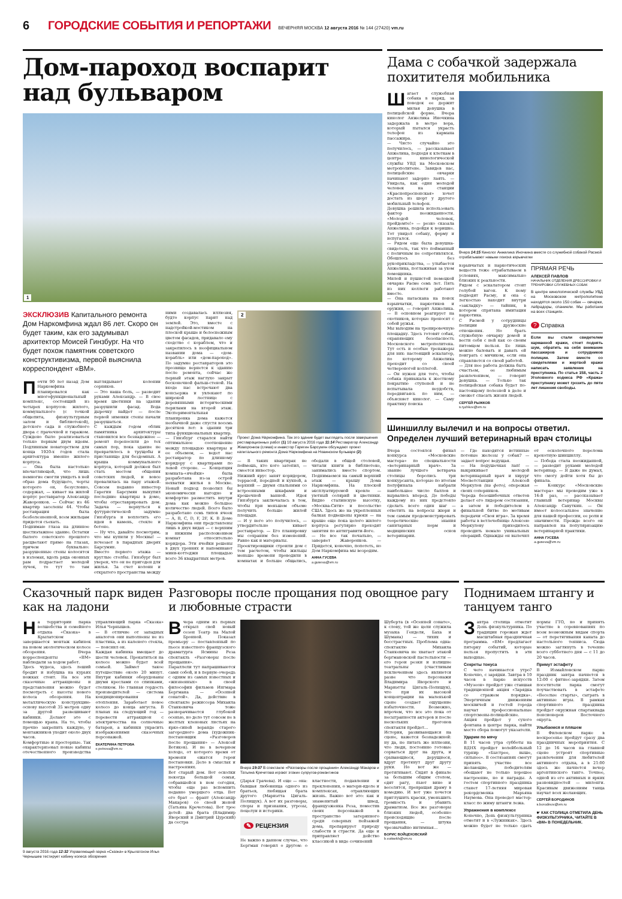6 ГОРОДСКИЕ СОБЫТИЯ И РЕПОРТАЖИ ВЕЧЕРНЯЯ МОСКВА 12 августа 2016 № 144 (27420) vm.ru
Дом-пароход воспарит над бульваром
1
ЭКСКЛЮЗИВ Капитального ремонта Дом Наркомфина ждал 86 лет. Скоро он будет таким, как его задумывал архитектор Моисей Гинзбург. На что будет похож памятник советского конструктивизма, первой выяснила корреспондент «ВМ».
Почти 90 лет назад Дом Наркомфина планировался как многофункциональный комплекс, состоящий из четырех корпусов: жилого, коммунального (с точкой общепита, физкультурным залом и библиотекой), детского сада и служебного двора с прачечной и гаражом. Суждено было реализоваться только первым двум идеям. Подлинным новаторством для конца 1920-х годов стала архитектура именно жилого корпуса.
— Она была настолько впечатляющей, что лишь немногие смогли увидеть в ней образ дома будущего, черты которого он, безусловно, содержал, — кивает на жилой корпус реставратор Александр Жаворонков. — Сейчас из 46 квартир заселены 44. Чтобы реставрация была безболезненной, всем жильцам придется съехать.
Поднимаю глаза на длинное шестиэтажное здание. Остатки былого советского прошлого расцветают прямо на глазах, причем буквально: разрушенные стены колосятся в изломах, вдоль ряда оконных рам подрастает молодой лучок, то тут то там выглядывают колонии сорняков.
— Это наша боль, — разводит руками Александр. — В свое время цветники на здании разрушили фасад. Вода дырочку найдет — после первой зимовки стены начали разрушаться.
С каждым годом облик памятника архитектуры становился все безнадежнее — ремонт переносили до тех самых пор, пока здание не превратилось в трущобы и пристанище для бездомных. А крыша коммунального корпуса, который должен был стать местом общения советских людей, и вовсе провалилась на пару этажей. Совсем недавно инвестор Гарегин Барсумян выкупил последние квартиры в доме, чтобы отреставрировать дом. Задача — вернуться к футуристической задумке Гинзбурга и воплотить его идеи в камень, стекле и бетоне.
— Ну что, давайте посмотрим, что мы купили у Москвы! — исчезает в парадных дверях Барсумян.
Вместо первого этажа — круглые столбы. Гинзбург был уверен, что он не пригоден для жилья. За счет колонн и открытого пространства между
ними создавалась иллюзия, будто корпус парит над землей. Это, вместе с надстройкой-мостиком на плоской крыше и белоснежным цветом фасадов, придавало ему сходство с кораблем, что и закрепилось в неофициальном названии дома — «дом-корабль» или «дом-пароход». По задумке реставраторов это прозвище вернется к зданию после ремонта, сейчас же первый этаж наглухо закрыт бесконечной фальш-стеной. На входе нас встречают два консьержа и увлекают по широкой лестнице с деревянными историческими перилами на второй этаж. Экспериментальная планировка дома кажется необычной даже спустя восемь десятков лет: в здании три типа функциональных квартир.
— Гинзбург старался найти оптимальное соотношение между площадью квартиры и ее объемом, — ведет нас реставратор по длинному коридору с квартирами по левой стороне. — Концепция комната-«ячейки» была разработана из-за острой нехватки жилья в Москве. Новый подход позволил бы экономически выгодно и комфортно разместить внутри дома как можно большее количество людей. Всего было разработано семь типов ячеек — A, B, C, D, F, 2F, K. В Доме Наркомфина они представлены лишь в двух видах — с верхним и нижним расположением комнат относительно коридора. Эти ячейки решены в двух уровнях и напоминают мини-коттеджи площадью всего 36 квадратных метров.
2
Проект Дома Наркомфина. Так это здание будет выглядеть после завершения реставрационных работ (1) 10 августа 2016 года 11:14 Реставратор Александр Жаворонков (слева) и инвестор Гарегин Барсумян обсуждают проект капитального ремонта Дома Наркомфина на Новинском бульваре (2)
— В таких квартирах не поймешь, кто кого затопил, — смеется инвестор.
Нижний ярус занят коридором, террасой, передней и кухней, а верхний — двумя спальнями со встроенными шкафами и крошечной ванной. Идея Гинзбурга заключалась в том, чтобы при меньшем объеме получить больше жилой площади.
— И у него это получилось, — утвердительно кивает реставратор. — Его планировку мы сохраним без изменений. Равно как и материалы.
Проектировщики строили дом с тем расчетом, чтобы жильцы меньше времени проводили в комнатах и больше общались, обедали в общей столовой, читали книги в библиотеке, занимались вместе спортом. Поднимаемся на самый верхний этаж — крышу Дома Наркомфина. На плоской эксплуатируемой кровле — уютный солярий и цветники. Видно сталинскую высотку, «Москва-Сити» и посольство США. Здесь же на укрепленных балках подвешены крюки — на крыше еще пока целого жилого корпуса регулярно проходят занятия по антигравити-йоге.
— Не все так печально, — заверяет Жаворонков. — Придется, конечно, попотеть, но Дом Наркомфина мы возродим.
АННА ГУСЕВА
a.guseva@vm.ru
Дама с собачкой задержала похитителя мобильника
Шагает служебная собака в наряд, за поводок ее держит милая девушка в полицейской форме. Вчера кинолог Анжелика Иночкина задержала в метро вора, который пытался украсть телефон из кармана пассажира.
— Чисто случайно это получилось, — рассказывает Анжелика, подходя к клеткам в центре кинологической службы УВД на Московском метрополитене. Завидев нас, полицейские овчарки начинают задорно лаять. — Увидела, как один молодой человек на станции «Краснопресненская» хочет достать из шорт у другого мобильный телефон.
Девушка решила использовать фактор неожиданности. «Молодой человек, пройдемте!» — резко сказала Анжелика, подойдя к воришке. Тот увидел собаку, форму и испугался.
— Рядом еще была девушка-свидетель, так что пойманный с поличным не сопротивлялся. Обошлось без рукоприкладства, — улыбается Анжелика, поглаживая за ухом помощника.
Милой и пушистой немецкой овчарке Расме семь лет. Пять из них коллеги работают вместе.
— Она натаскана на поиск взрывчатки, наркотиков и оружия, — говорит Анжелика. — В основном реагирует на охотников, которые проносят с собой ружья.
Мы выходим на тренировочную площадку. Здесь готовят собак, охраняющих безопасность Московского метрополитена. Тут есть и особые тренажеры для них: настоящий эскалатор, по которому Анжелика проходит со своей четвероногой коллегой.
— Он нужен для того, чтобы собака привыкала к жесткому покрытию ступеней и не испытывала неудобств, передвигаясь по ним, — объясняет кинолог. — Саму практику поиска
Вчера 14:15 Кинолог Анжелика Иночкина вместе со служебной собакой Расмой отрабатывают навыки поиска взрывчатки
взрывчатых и наркотических веществ тоже отрабатываем в условиях, максимально близких к реальности.
Рядом с эскалатором стоит голубой вагон. К нему подводят Расму, и она с легкостью находит внутри «закладку» — тайник, в котором спрятана имитация наркотика.
С Расмой у сотрудницы полиции дружеские отношения. Но брать служебную овчарку домой и вести себя с ней как со своим питомцем нельзя. Ее лишь можно баловать и давать ей поиграть с мячиком, если она справляется со своей работой.
— Для нее работа должна быть счастьем, ее любимым развлечением, — говорит девушка. — Только так полицейская собака будет по-настоящему полезной в деле и сможет спасать жизни людей.
СЕРГЕЙ РЫЖКОВ
s.ryzhkov@vm.ru
ПРЯМАЯ РЕЧЬ
АЛЕКСЕЙ ПАВЛОВ
НАЧАЛЬНИК ОТДЕЛЕНИЯ ДРЕССИРОВКИ И ТРЕНИРОВКИ СЛУЖЕБНЫХ СОБАК
В центре кинологической службы УВД на Московском метрополитене находятся около 150 собак — овчарки, лабрадоры, спаниели. Мы работаем на всех станциях.
? Справка
Если вы стали свидетелем карманной кражи, стоит поднять шум, обратить на себя внимание пассажиров и сотрудников полиции. Затем вместе со свидетелями и жертвой кражи написать заявление на преступника. По статье 158, часть 2 Уголовного кодекса РФ «Кража» преступнику может грозить до пяти лет лишения свободы.
Шиншиллу вылечил и на вопросы ответил. Определен лучший ветеринарный врач столицы
Вчера состоялся финал конкурса «Московские мастера» по специальности «ветеринарный врач». За звание лучшего ветврача столицы боролись три конкурсанта, которые по итогам полуфинала набрали наибольшее число баллов и вырвались вперед. До победы каждому из них предстояло сделать всего один шаг — ответить на вопросы жюри и тем самым продемонстрировать теоретические знания санитарных норм и медицинских основ ветеринарии.
— Где находятся истинные потовые железы у собак? — задает вопрос ведущая.
— На подушечках лап! — выкрикивает молодой ветеринарный врач и хирург Мосветстанции Алексей Меркулов (на фото), опережая своих соперников.
Череда безошибочных ответов делает его лидером состязания, а затем и победителем в финальной битве по мотивам передачи «Своя игра». За время работы в ветлечебнице Алексею Меркулову приходилось проводить немало уникальных операций. Однажды он вылечил от осколочного перелома крохотную шиншиллу.
— Победа стала неожиданной, — разводит руками молодой ветеринар. — Я даже не думал, что смогу дойти хотя бы до финала.
— Конкурс «Московские мастера» мы проводим уже в 16-й раз, — рассказывает главный ветеринар Москвы Александр Савуткин. — Он имеет колоссальное значение для нашей профессии, ее роли и значимости. Прежде всего он направлен на популяризацию ветеринарной практики.
АННА ГУСЕВА
a.guseva@vm.ru
Сказочный парк виден как на ладони
На территории парка волшебства и семейного отдыха «Сказка» в Крылатском завершается монтаж кабинок на новом экологическом колесе обозрения. Вчера корреспонденты «ВМ» наблюдали за ходом работ.
Здесь чудеса, здесь леший бродит и избушка на курьих ножках стоит. На все эти сказочные аттракционы и представления можно будет посмотреть с высоты нового колеса обозрения. На металлическую конструкцию-основу высотой 35 метров одну за другой развешивают кабинки. Делают это с помощью крана. На то, чтобы прочно закрепить каждую, у монтажников уходит около двух часов.
Комфортные и просторные. Так охарактеризовал новые кабины отечественного производства управляющий парка «Сказка» Илья Чернышев.
— В отличие от западных аналогов они выполнены не из пластика, а из каленого стекла, — пояснил он.
Каждая кабинка вмещает до шести человек. Прокатиться на колесе можно будет всей семьей. Займет такое путешествие около 20 минут. Внутри кабинки оборудованы двумя креслами со спинками, столиком. Но главная гордость производителей — система кондиционирования и отопления. Заработает новое колесо до конца августа. В планах на следующий год — перевести аттракцион с электричества на солнечные батареи, а кабинки украсить изображениями сказочных персонажей.
ЕКАТЕРИНА ПЕТРОВА
e.petrova@vm.ru
9 августа 2016 года 12:32 Управляющий парка «Сказка» в Крылатском Илья Чернышев тестирует кабину колеса обозрения
Разговоры после прощания под овощное рагу и любовные страсти
Вчера одним из первых открыл свой новый сезон Театр на Малой Бронной. Показал премьеру — поставленный по пьесе известного французского драматурга Ясмины Реза спектакль «Разговоры после прощания».
Параллели тут напрашиваются сами собой, и в первую очередь с одним из самых известных и «жизненных» в своей философии фильмов Ингмара Бергмана — «Осенней сонатой». Да, действие в спектакле режиссера Михаила Станкевича тоже разворачивается глубокой осенью, но дело тут совсем не в желтых кленовых листьях на ярко-синей веранде старого загородного дома (художник-постановщик «Разговоров после прощания» — Алексей Вотяков). И не в вечернем холоде, от которого время от времени ежатся герои постановки. Дело в смыслах и настроениях.
Вот старый дом. Вот осколки некогда большой семьи, собравшейся в нем сегодня, чтобы еще раз вспомнить недавно умершего отца. Вот его брат — франт (Александр Макаров) со своей женой (Татьяна Кречетова). Вот трое детей: два брата (Владимир Яворский и Дмитрий Цурский) да сестра
Вчера 19:37 В спектакле «Разговоры после прощания» Александр Макаров и Татьяна Кречетова играют этаких супругов-романтиков
(Дарья Грачева). И еще — она: бывшая любовница одного из братьев, любящая брата другого (Мариэтта Цигаль-Полищук). А вот их разговоры, споры и признания, угрозы, поцелуи и истерики.
✎ РЕЦЕНЗИЯ
Не важно в данном случае, что Бергман говорил о другом: о властности, подавлении и преклонении, о матери-идоле и комплексах, отравляющих жизнь. Важно вот это: как и знаменитый швед, французженка Реза, поместив своих персонажей в пространство затерянного среди северных пейзажей дома, препарирует природу слабости и страсти. Да еще и приправляет действо классикой в виде сочинений
Шуберта (в «Осенней сонате», к слову, той же цели служила музыка Генделя, Баха и Шумана) — тихих и бесстрастных. Проблема одна: спектаклю Михаила Станкевича не хватает этакой бергмановской пастельности — его герои резки и излишне театральны (счастливым исключением здесь являются разве что персонажи Владимира Яворского и Мариэтты Цигаль-Полищук), что при их высокой концентрации на маленькой сцене создает ощущение избыточности. Возможно, впрочем, что все это пока от несыгранности актеров и после нескольких прогонов спектакля пройдет…
История, развивающаяся на сцене, кажется безнадежной: ну да, не питать же иллюзии, что люди, постоянно готовые сорваться друг на друга, и срывающиеся, дерущиеся, вдруг протянут друг другу руки. Но вот же — протягивают. Сидят в финале за большим общим столом, едят рагу, пьют вино и веселятся, превращая драму в комедию. И вот уже хочется приглушить краски, уменьшить громкость и убавить драматизм. Все же разговоры близких людей, особенно происходящие после прощания, — штука чрезвычайно интимная…
БОРИС ВОЙЦЕХОВСКИЙ
b.voitsekh@vm.ru
Поднимаем штангу и танцуем танго
Завтра столица отметит День физкультурника. По традиции горожан ждет масштабная праздничная программа. «ВМ» предлагает пятерку событий, которые нельзя пропустить в эти выходные.
Секреты тонуса
С чего начинается утро? Конечно, с зарядки. Завтра в 10 часов в парке искусств «Музеон» пройдет уже ставшая традиционной акция «Зарядка со стражем порядка». Энергичным движениям москвичей и гостей города научат профессиональные спортсмены-полицейские. Акция пройдет у сухого фонтана в центре парка, найти место сбора помогут указатели.
Ударим по мячу
В 11 часов утра субботы на ВДНХ пройдет волейбольный турнир «Быстрее, выше, сильнее». В состязаниях смогут принять участие все желающие, победителям обещают не только хорошее настроение, но и награды. А гостем спортивного праздника станет 17-летняя мировая рекордсменка Марьяна Наумова. Она проведет мастер-класс по жиму штанги лежа.
Упражнения в комплексе
Конечно, День физкультурника отметят и в «Лужниках». Здесь можно будет не только сдать нормы ГТО, но и принять участие в соревнованиях по всем возможным видам спорта — от перетягивания каната до настольного тенниса. Сюда можно заглянуть в течение всего субботнего дня — с 11 до 20 часов.
Примут эстафету
В Измайловском парке праздник завтра начнется в 12:00 с фитнес-зарядки. Затем посетители парка смогут поучаствовать в эстафете «Веселые старты», сыграть в активные игры. В рамках спортивного праздника пройдет окружная спартакиада пенсионеров Восточного округа.
Улыбаемся и пляшем
В Филевском парке в воскресенье пройдут сразу два праздничных мероприятия. С 12 до 16 часов на главной сцене устроят спортивные развлечения для любителей активного отдыха, а в 21:00 здесь же начнется вечер аргентинского танго. Точнее, одной из его активных и ярких разновидностей — милонги. Красивым движениям танца научат всех желающих.
СЕРГЕЙ БОРОДИНОВ
s.borodinov@vm.ru
☛ КАК СТОЛИЦА ОТМЕТИЛА ДЕНЬ ФИЗКУЛЬТУРНИКА, ЧИТАЙТЕ В «ВМ» В ПОНЕДЕЛЬНИК.